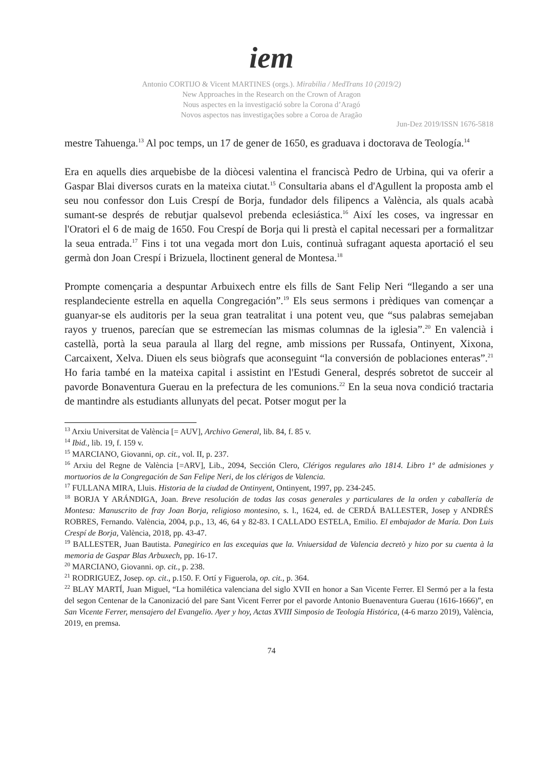iem
Antonio CORTIJO & Vicent MARTINES (orgs.). Mirabilia / MedTrans 10 (2019/2)
New Approaches in the Research on the Crown of Aragon
Nous aspectes en la investigació sobre la Corona d’Aragó
Novos aspectos nas investigações sobre a Coroa de Aragão
Jun-Dez 2019/ISSN 1676-5818
mestre Tahuenga.<sup>13</sup> Al poc temps, un 17 de gener de 1650, es graduava i doctorava de Teología.<sup>14</sup>
Era en aquells dies arquebisbe de la diòcesi valentina el franciscà Pedro de Urbina, qui va oferir a Gaspar Blai diversos curats en la mateixa ciutat.<sup>15</sup> Consultaria abans el d'Agullent la proposta amb el seu nou confessor don Luis Crespí de Borja, fundador dels filipencs a València, als quals acabà sumant-se després de rebutjar qualsevol prebenda eclesiástica.<sup>16</sup> Així les coses, va ingressar en l'Oratori el 6 de maig de 1650. Fou Crespí de Borja qui li prestà el capital necessari per a formalitzar la seua entrada.<sup>17</sup> Fins i tot una vegada mort don Luis, continuà sufragant aquesta aportació el seu germà don Joan Crespí i Brizuela, lloctinent general de Montesa.<sup>18</sup>
Prompte començaria a despuntar Arbuixech entre els fills de Sant Felip Neri “llegando a ser una resplandeciente estrella en aquella Congregación”.<sup>19</sup> Els seus sermons i prèdiques van començar a guanyar-se els auditoris per la seua gran teatralitat i una potent veu, que “sus palabras semejaban rayos y truenos, parecían que se estremecían las mismas columnas de la iglesia”.<sup>20</sup> En valencià i castellà, portà la seua paraula al llarg del regne, amb missions per Russafa, Ontinyent, Xixona, Carcaixent, Xelva. Diuen els seus biògrafs que aconseguint “la conversión de poblaciones enteras”.<sup>21</sup> Ho faria també en la mateixa capital i assistint en l'Estudi General, després sobretot de succeir al pavorde Bonaventura Guerau en la prefectura de les comunions.<sup>22</sup> En la seua nova condició tractaria de mantindre als estudiants allunyats del pecat. Potser mogut per la
<sup>13</sup> Arxiu Universitat de València [= AUV], Archivo General, lib. 84, f. 85 v.
<sup>14</sup> Ibid., lib. 19, f. 159 v.
<sup>15</sup> MARCIANO, Giovanni, op. cit., vol. II, p. 237.
<sup>16</sup> Arxiu del Regne de València [=ARV], Lib., 2094, Sección Clero, Clérigos regulares año 1814. Libro 1º de admisiones y mortuorios de la Congregación de San Felipe Neri, de los clérigos de Valencia.
<sup>17</sup> FULLANA MIRA, Lluis. Historia de la ciudad de Ontinyent, Ontinyent, 1997, pp. 234-245.
<sup>18</sup> BORJA Y ARÁNDIGA, Joan. Breve resolución de todas las cosas generales y particulares de la orden y caballería de Montesa: Manuscrito de fray Joan Borja, religioso montesino, s. l., 1624, ed. de CERDÁ BALLESTER, Josep y ANDRÉS ROBRES, Fernando. València, 2004, p.p., 13, 46, 64 y 82-83. I CALLADO ESTELA, Emilio. El embajador de María. Don Luis Crespí de Borja, València, 2018, pp. 43-47.
<sup>19</sup> BALLESTER, Juan Bautista. Panegirico en las excequias que la. Vniuersidad de Valencia decretò y hizo por su cuenta à la memoria de Gaspar Blas Arbuxech, pp. 16-17.
<sup>20</sup> MARCIANO, Giovanni. op. cit., p. 238.
<sup>21</sup> RODRIGUEZ, Josep. op. cit., p.150. F. Ortí y Figuerola, op. cit., p. 364.
<sup>22</sup> BLAY MARTÍ, Juan Miguel, “La homilética valenciana del siglo XVII en honor a San Vicente Ferrer. El Sermó per a la festa del segon Centenar de la Canonizació del pare Sant Vicent Ferrer por el pavorde Antonio Buenaventura Guerau (1616-1666)”, en San Vicente Ferrer, mensajero del Evangelio. Ayer y hoy, Actas XVIII Simposio de Teología Histórica, (4-6 marzo 2019), València, 2019, en premsa.
74